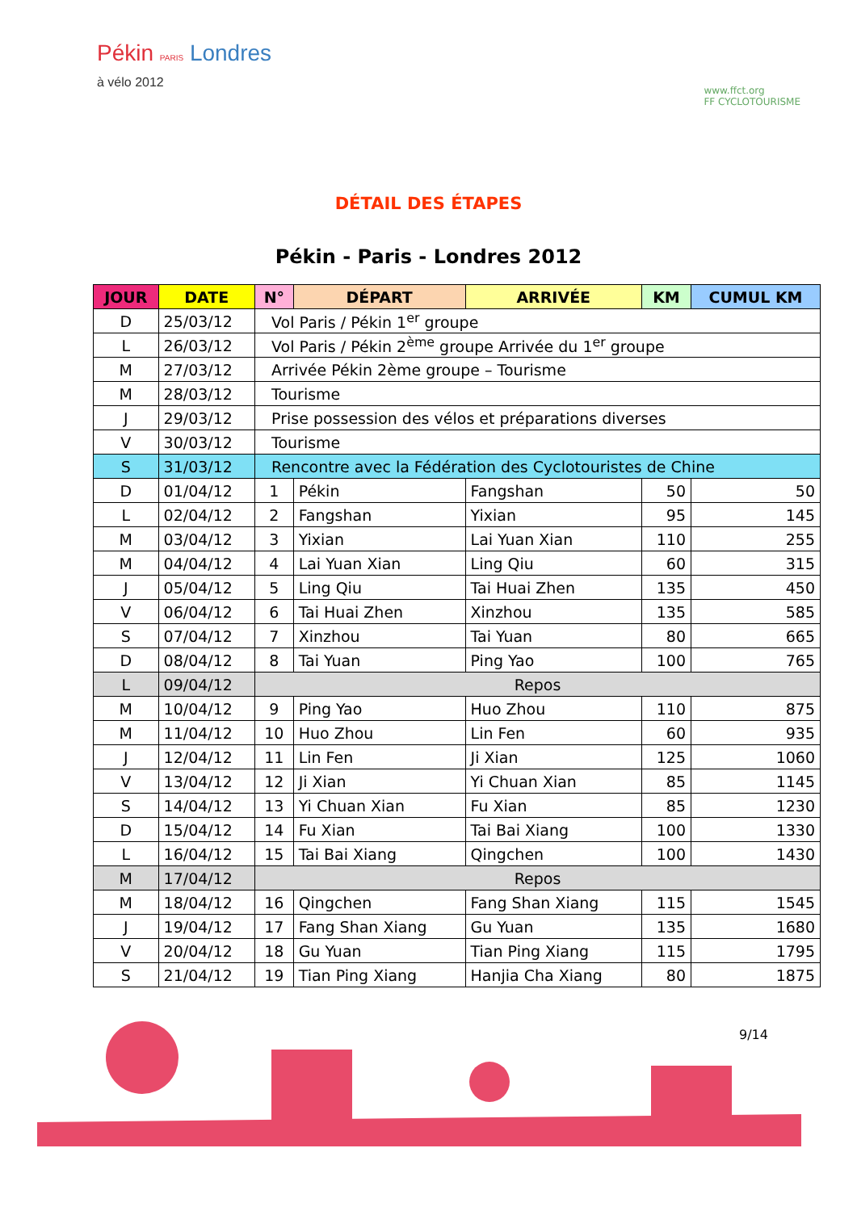Pékin PARIS Londres
à vélo 2012
www.ffct.org
FF CYCLOTOURISME
DÉTAIL DES ÉTAPES
Pékin - Paris - Londres 2012
| JOUR | DATE | N° | DÉPART | ARRIVÉE | KM | CUMUL KM |
| --- | --- | --- | --- | --- | --- | --- |
| D | 25/03/12 | Vol Paris / Pékin 1<sup>er</sup> groupe | | | | |
| L | 26/03/12 | Vol Paris / Pékin 2<sup>ème</sup> groupe Arrivée du 1<sup>er</sup> groupe | | | | |
| M | 27/03/12 | Arrivée Pékin 2ème groupe – Tourisme | | | | |
| M | 28/03/12 | Tourisme | | | | |
| J | 29/03/12 | Prise possession des vélos et préparations diverses | | | | |
| V | 30/03/12 | Tourisme | | | | |
| S | 31/03/12 | Rencontre avec la Fédération des Cyclotouristes de Chine | | | | |
| D | 01/04/12 | 1 | Pékin | Fangshan | 50 | 50 |
| L | 02/04/12 | 2 | Fangshan | Yixian | 95 | 145 |
| M | 03/04/12 | 3 | Yixian | Lai Yuan Xian | 110 | 255 |
| M | 04/04/12 | 4 | Lai Yuan Xian | Ling Qiu | 60 | 315 |
| J | 05/04/12 | 5 | Ling Qiu | Tai Huai Zhen | 135 | 450 |
| V | 06/04/12 | 6 | Tai Huai Zhen | Xinzhou | 135 | 585 |
| S | 07/04/12 | 7 | Xinzhou | Tai Yuan | 80 | 665 |
| D | 08/04/12 | 8 | Tai Yuan | Ping Yao | 100 | 765 |
| L | 09/04/12 | Repos | | | | |
| M | 10/04/12 | 9 | Ping Yao | Huo Zhou | 110 | 875 |
| M | 11/04/12 | 10 | Huo Zhou | Lin Fen | 60 | 935 |
| J | 12/04/12 | 11 | Lin Fen | Ji Xian | 125 | 1060 |
| V | 13/04/12 | 12 | Ji Xian | Yi Chuan Xian | 85 | 1145 |
| S | 14/04/12 | 13 | Yi Chuan Xian | Fu Xian | 85 | 1230 |
| D | 15/04/12 | 14 | Fu Xian | Tai Bai Xiang | 100 | 1330 |
| L | 16/04/12 | 15 | Tai Bai Xiang | Qingchen | 100 | 1430 |
| M | 17/04/12 | Repos | | | | |
| M | 18/04/12 | 16 | Qingchen | Fang Shan Xiang | 115 | 1545 |
| J | 19/04/12 | 17 | Fang Shan Xiang | Gu Yuan | 135 | 1680 |
| V | 20/04/12 | 18 | Gu Yuan | Tian Ping Xiang | 115 | 1795 |
| S | 21/04/12 | 19 | Tian Ping Xiang | Hanjia Cha Xiang | 80 | 1875 |
9/14